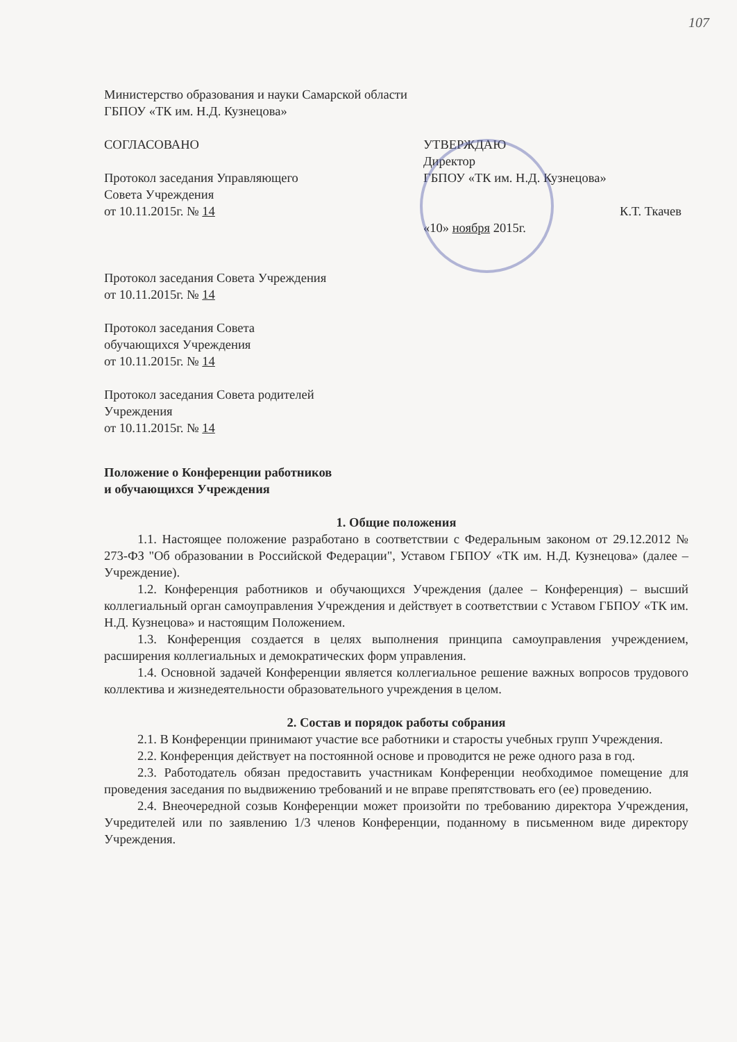107
Министерство образования и науки Самарской области
ГБПОУ «ТК им. Н.Д. Кузнецова»
СОГЛАСОВАНО
Протокол заседания Управляющего
Совета Учреждения
от 10.11.2015г. № 14
Протокол заседания Совета Учреждения
от 10.11.2015г. № 14
Протокол заседания Совета
обучающихся Учреждения
от 10.11.2015г. № 14
Протокол заседания Совета родителей
Учреждения
от 10.11.2015г. № 14
УТВЕРЖДАЮ
Директор
ГБПОУ «ТК им. Н.Д. Кузнецова»
К.Т. Ткачев
«10» ноября 2015г.
Положение о Конференции работников
и обучающихся Учреждения
1. Общие положения
1.1. Настоящее положение разработано в соответствии с Федеральным законом от 29.12.2012 № 273-ФЗ "Об образовании в Российской Федерации", Уставом ГБПОУ «ТК им. Н.Д. Кузнецова» (далее – Учреждение).
1.2. Конференция работников и обучающихся Учреждения (далее – Конференция) – высший коллегиальный орган самоуправления Учреждения и действует в соответствии с Уставом ГБПОУ «ТК им. Н.Д. Кузнецова» и настоящим Положением.
1.3. Конференция создается в целях выполнения принципа самоуправления учреждением, расширения коллегиальных и демократических форм управления.
1.4. Основной задачей Конференции является коллегиальное решение важных вопросов трудового коллектива и жизнедеятельности образовательного учреждения в целом.
2. Состав и порядок работы собрания
2.1. В Конференции принимают участие все работники и старосты учебных групп Учреждения.
2.2. Конференция действует на постоянной основе и проводится не реже одного раза в год.
2.3. Работодатель обязан предоставить участникам Конференции необходимое помещение для проведения заседания по выдвижению требований и не вправе препятствовать его (ее) проведению.
2.4. Внеочередной созыв Конференции может произойти по требованию директора Учреждения, Учредителей или по заявлению 1/3 членов Конференции, поданному в письменном виде директору Учреждения.